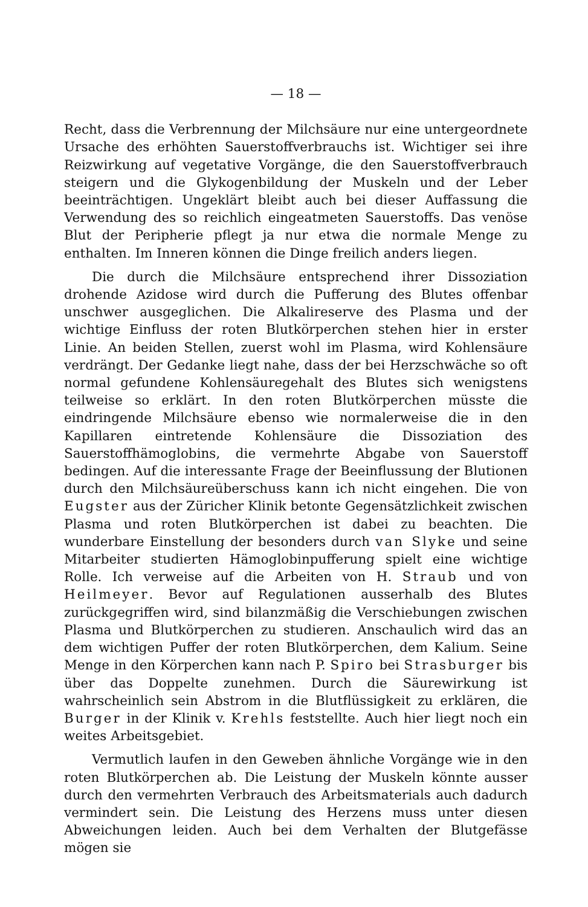— 18 —
Recht, dass die Verbrennung der Milchsäure nur eine untergeordnete Ursache des erhöhten Sauerstoffverbrauchs ist. Wichtiger sei ihre Reizwirkung auf vegetative Vorgänge, die den Sauerstoffverbrauch steigern und die Glykogenbildung der Muskeln und der Leber beeinträchtigen. Ungeklärt bleibt auch bei dieser Auffassung die Verwendung des so reichlich eingeatmeten Sauerstoffs. Das venöse Blut der Peripherie pflegt ja nur etwa die normale Menge zu enthalten. Im Inneren können die Dinge freilich anders liegen.
Die durch die Milchsäure entsprechend ihrer Dissoziation drohende Azidose wird durch die Pufferung des Blutes offenbar unschwer ausgeglichen. Die Alkalireserve des Plasma und der wichtige Einfluss der roten Blutkörperchen stehen hier in erster Linie. An beiden Stellen, zuerst wohl im Plasma, wird Kohlensäure verdrängt. Der Gedanke liegt nahe, dass der bei Herzschwäche so oft normal gefundene Kohlensäuregehalt des Blutes sich wenigstens teilweise so erklärt. In den roten Blutkörperchen müsste die eindringende Milchsäure ebenso wie normalerweise die in den Kapillaren eintretende Kohlensäure die Dissoziation des Sauerstoffhämoglobins, die vermehrte Abgabe von Sauerstoff bedingen. Auf die interessante Frage der Beeinflussung der Blutionen durch den Milchsäureüberschuss kann ich nicht eingehen. Die von Eugster aus der Züricher Klinik betonte Gegensätzlichkeit zwischen Plasma und roten Blutkörperchen ist dabei zu beachten. Die wunderbare Einstellung der besonders durch van Slyke und seine Mitarbeiter studierten Hämoglobinpufferung spielt eine wichtige Rolle. Ich verweise auf die Arbeiten von H. Straub und von Heilmeyer. Bevor auf Regulationen ausserhalb des Blutes zurückgegriffen wird, sind bilanzmäßig die Verschiebungen zwischen Plasma und Blutkörperchen zu studieren. Anschaulich wird das an dem wichtigen Puffer der roten Blutkörperchen, dem Kalium. Seine Menge in den Körperchen kann nach P. Spiro bei Strasburger bis über das Doppelte zunehmen. Durch die Säurewirkung ist wahrscheinlich sein Abstrom in die Blutflüssigkeit zu erklären, die Burger in der Klinik v. Krehls feststellte. Auch hier liegt noch ein weites Arbeitsgebiet.
Vermutlich laufen in den Geweben ähnliche Vorgänge wie in den roten Blutkörperchen ab. Die Leistung der Muskeln könnte ausser durch den vermehrten Verbrauch des Arbeitsmaterials auch dadurch vermindert sein. Die Leistung des Herzens muss unter diesen Abweichungen leiden. Auch bei dem Verhalten der Blutgefässe mögen sie